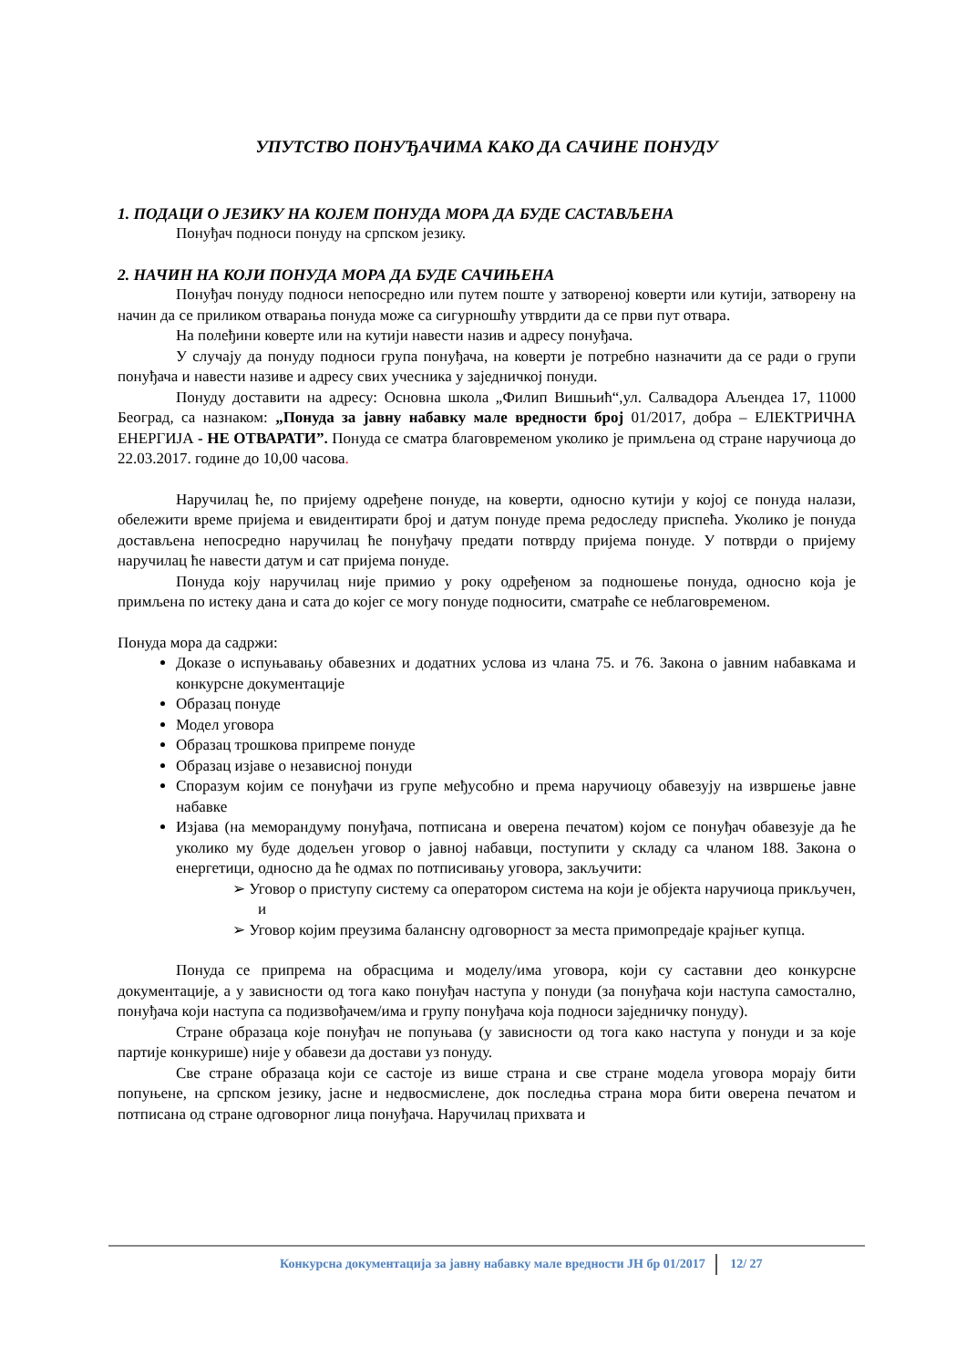УПУТСТВО ПОНУЂАЧИМА КАКО ДА САЧИНЕ ПОНУДУ
1. ПОДАЦИ О ЈЕЗИКУ НА КОЈЕМ ПОНУДА МОРА ДА БУДЕ САСТАВЉЕНА
Понуђач подноси понуду на српском језику.
2. НАЧИН НА КОЈИ ПОНУДА МОРА ДА БУДЕ САЧИЊЕНА
Понуђач понуду подноси непосредно или путем поште у затвореној коверти или кутији, затворену на начин да се приликом отварања понуда може са сигурношћу утврдити да се први пут отвара.
На полеђини коверте или на кутији навести назив и адресу понуђача.
У случају да понуду подноси група понуђача, на коверти је потребно назначити да се ради о групи понуђача и навести називе и адресу свих учесника у заједничкој понуди.
Понуду доставити на адресу: Основна школа „Филип Вишњић“,ул. Салвадора Аљендеа 17, 11000 Београд, са назнаком: „Понуда за јавну набавку мале вредности број 01/2017, добра – ЕЛЕКТРИЧНА ЕНЕРГИЈА - НЕ ОТВАРАТИ”. Понуда се сматра благовременом уколико је примљена од стране наручиоца до 22.03.2017. године до 10,00 часова.
Наручилац ће, по пријему одређене понуде, на коверти, односно кутији у којој се понуда налази, обележити време пријема и евидентирати број и датум понуде према редоследу приспећа. Уколико је понуда достављена непосредно наручилац ће понуђачу предати потврду пријема понуде. У потврди о пријему наручилац ће навести датум и сат пријема понуде.
Понуда коју наручилац није примио у року одређеном за подношење понуда, односно која је примљена по истеку дана и сата до којег се могу понуде подносити, сматраће се неблаговременом.
Понуда мора да садржи:
Доказе о испуњавању обавезних и додатних услова из члана 75. и 76. Закона о јавним набавкама и конкурсне документације
Образац понуде
Модел уговора
Образац трошкова припреме понуде
Образац изјаве о независној понуди
Споразум којим се понуђачи из групе међусобно и према наручиоцу обавезују на извршење јавне набавке
Изјава (на меморандуму понуђача, потписана и оверена печатом) којом се понуђач обавезује да ће уколико му буде додељен уговор о јавној набавци, поступити у складу са чланом 188. Закона о енергетици, односно да ће одмах по потписивању уговора, закључити:
➢ Уговор о приступу систему са оператором система на који је објекта наручиоца прикључен, и
➢ Уговор којим преузима балансну одговорност за места примопредаје крајњег купца.
Понуда се припрема на обрасцима и моделу/има уговора, који су саставни део конкурсне документације, а у зависности од тога како понуђач наступа у понуди (за понуђача који наступа самостално, понуђача који наступа са подизвођачем/има и групу понуђача која подноси заједничку понуду).
Стране образаца које понуђач не попуњава (у зависности од тога како наступа у понуди и за које партије конкурише) није у обавези да достави уз понуду.
Све стране образаца који се састоје из више страна и све стране модела уговора морају бити попуњене, на српском језику, јасне и недвосмислене, док последња страна мора бити оверена печатом и потписана од стране одговорног лица понуђача. Наручилац прихвата и
Конкурсна документација за јавну набавку мале вредности ЈН бр 01/2017 12/ 27